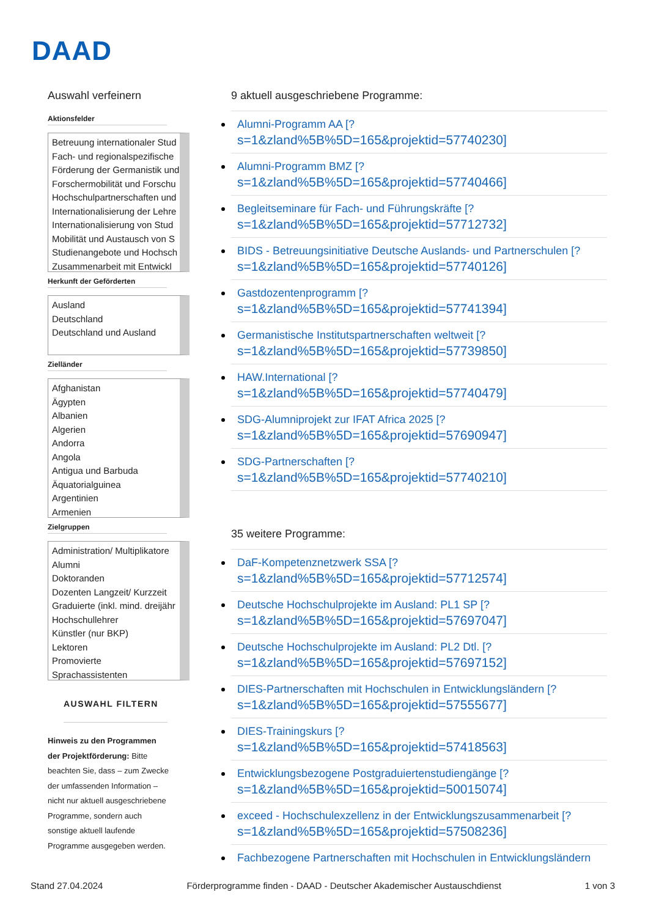DAAD
Auswahl verfeinern
Aktionsfelder
Betreuung internationaler Stud
Fach- und regionalspezifische
Förderung der Germanistik und
Forschermobilität und Forschu
Hochschulpartnerschaften und
Internationalisierung der Lehre
Internationalisierung von Stud
Mobilität und Austausch von S
Studienangebote und Hochsch
Zusammenarbeit mit Entwickl
Herkunft der Geförderten
Ausland
Deutschland
Deutschland und Ausland
Zielländer
Afghanistan
Ägypten
Albanien
Algerien
Andorra
Angola
Antigua und Barbuda
Äquatorialguinea
Argentinien
Armenien
Zielgruppen
Administration/ Multiplikatore
Alumni
Doktoranden
Dozenten Langzeit/ Kurzzeit
Graduierte (inkl. mind. dreijähr
Hochschullehrer
Künstler (nur BKP)
Lektoren
Promovierte
Sprachassistenten
AUSWAHL FILTERN
Hinweis zu den Programmen der Projektförderung: Bitte beachten Sie, dass – zum Zwecke der umfassenden Information – nicht nur aktuell ausgeschriebene Programme, sondern auch sonstige aktuell laufende Programme ausgegeben werden.
9 aktuell ausgeschriebene Programme:
Alumni-Programm AA [?
s=1&zland%5B%5D=165&projektid=57740230]
Alumni-Programm BMZ [?
s=1&zland%5B%5D=165&projektid=57740466]
Begleitseminare für Fach- und Führungskräfte [?
s=1&zland%5B%5D=165&projektid=57712732]
BIDS - Betreuungsinitiative Deutsche Auslands- und Partnerschulen [?
s=1&zland%5B%5D=165&projektid=57740126]
Gastdozentenprogramm [?
s=1&zland%5B%5D=165&projektid=57741394]
Germanistische Institutspartnerschaften weltweit [?
s=1&zland%5B%5D=165&projektid=57739850]
HAW.International [?
s=1&zland%5B%5D=165&projektid=57740479]
SDG-Alumniprojekt zur IFAT Africa 2025 [?
s=1&zland%5B%5D=165&projektid=57690947]
SDG-Partnerschaften [?
s=1&zland%5B%5D=165&projektid=57740210]
35 weitere Programme:
DaF-Kompetenznetzwerk SSA [?
s=1&zland%5B%5D=165&projektid=57712574]
Deutsche Hochschulprojekte im Ausland: PL1 SP [?
s=1&zland%5B%5D=165&projektid=57697047]
Deutsche Hochschulprojekte im Ausland: PL2 Dtl. [?
s=1&zland%5B%5D=165&projektid=57697152]
DIES-Partnerschaften mit Hochschulen in Entwicklungsländern [?
s=1&zland%5B%5D=165&projektid=57555677]
DIES-Trainingskurs [?
s=1&zland%5B%5D=165&projektid=57418563]
Entwicklungsbezogene Postgraduiertenstudiengänge [?
s=1&zland%5B%5D=165&projektid=50015074]
exceed - Hochschulexzellenz in der Entwicklungszusammenarbeit [?
s=1&zland%5B%5D=165&projektid=57508236]
Fachbezogene Partnerschaften mit Hochschulen in Entwicklungsländern
Stand 27.04.2024 Förderprogramme finden - DAAD - Deutscher Akademischer Austauschdienst 1 von 3